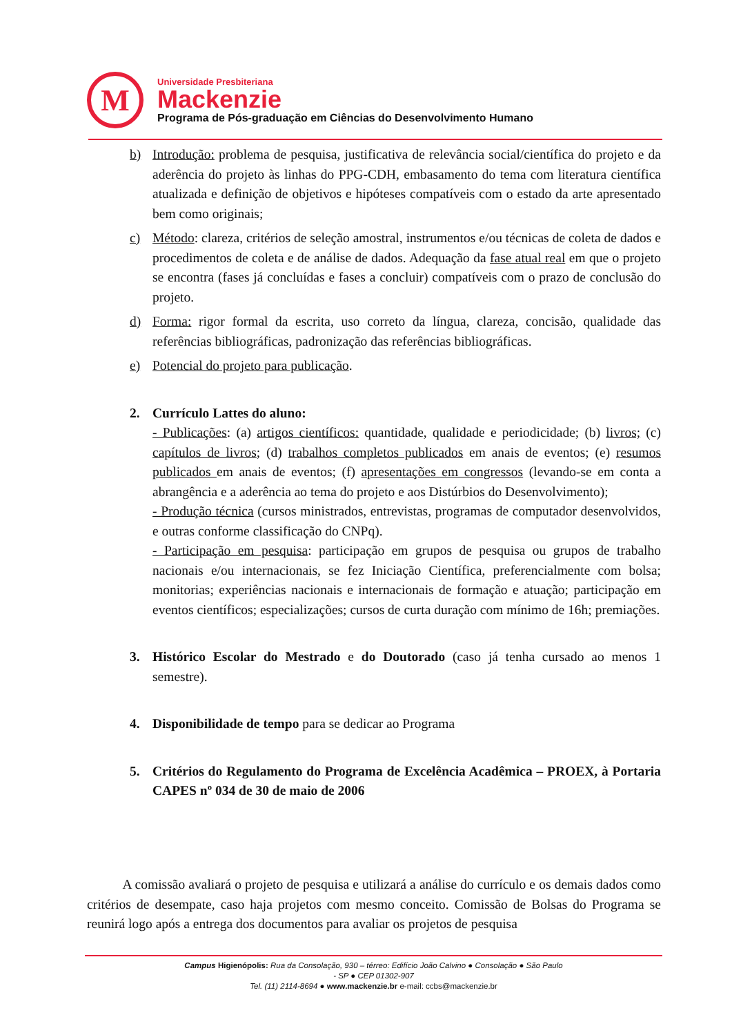M
Universidade Presbiteriana
Mackenzie
Programa de Pós-graduação em Ciências do Desenvolvimento Humano
b) Introdução: problema de pesquisa, justificativa de relevância social/científica do projeto e da aderência do projeto às linhas do PPG-CDH, embasamento do tema com literatura científica atualizada e definição de objetivos e hipóteses compatíveis com o estado da arte apresentado bem como originais;
c) Método: clareza, critérios de seleção amostral, instrumentos e/ou técnicas de coleta de dados e procedimentos de coleta e de análise de dados. Adequação da fase atual real em que o projeto se encontra (fases já concluídas e fases a concluir) compatíveis com o prazo de conclusão do projeto.
d) Forma: rigor formal da escrita, uso correto da língua, clareza, concisão, qualidade das referências bibliográficas, padronização das referências bibliográficas.
e) Potencial do projeto para publicação.
2. Currículo Lattes do aluno:
- Publicações: (a) artigos científicos: quantidade, qualidade e periodicidade; (b) livros; (c) capítulos de livros; (d) trabalhos completos publicados em anais de eventos; (e) resumos publicados em anais de eventos; (f) apresentações em congressos (levando-se em conta a abrangência e a aderência ao tema do projeto e aos Distúrbios do Desenvolvimento);
- Produção técnica (cursos ministrados, entrevistas, programas de computador desenvolvidos, e outras conforme classificação do CNPq).
- Participação em pesquisa: participação em grupos de pesquisa ou grupos de trabalho nacionais e/ou internacionais, se fez Iniciação Científica, preferencialmente com bolsa; monitorias; experiências nacionais e internacionais de formação e atuação; participação em eventos científicos; especializações; cursos de curta duração com mínimo de 16h; premiações.
3. Histórico Escolar do Mestrado e do Doutorado (caso já tenha cursado ao menos 1 semestre).
4. Disponibilidade de tempo para se dedicar ao Programa
5. Critérios do Regulamento do Programa de Excelência Acadêmica – PROEX, à Portaria CAPES nº 034 de 30 de maio de 2006
A comissão avaliará o projeto de pesquisa e utilizará a análise do currículo e os demais dados como critérios de desempate, caso haja projetos com mesmo conceito. Comissão de Bolsas do Programa se reunirá logo após a entrega dos documentos para avaliar os projetos de pesquisa
Campus Higienópolis: Rua da Consolação, 930 – térreo: Edifício João Calvino ● Consolação ● São Paulo
- SP ● CEP 01302-907
Tel. (11) 2114-8694 ● www.mackenzie.br e-mail: ccbs@mackenzie.br